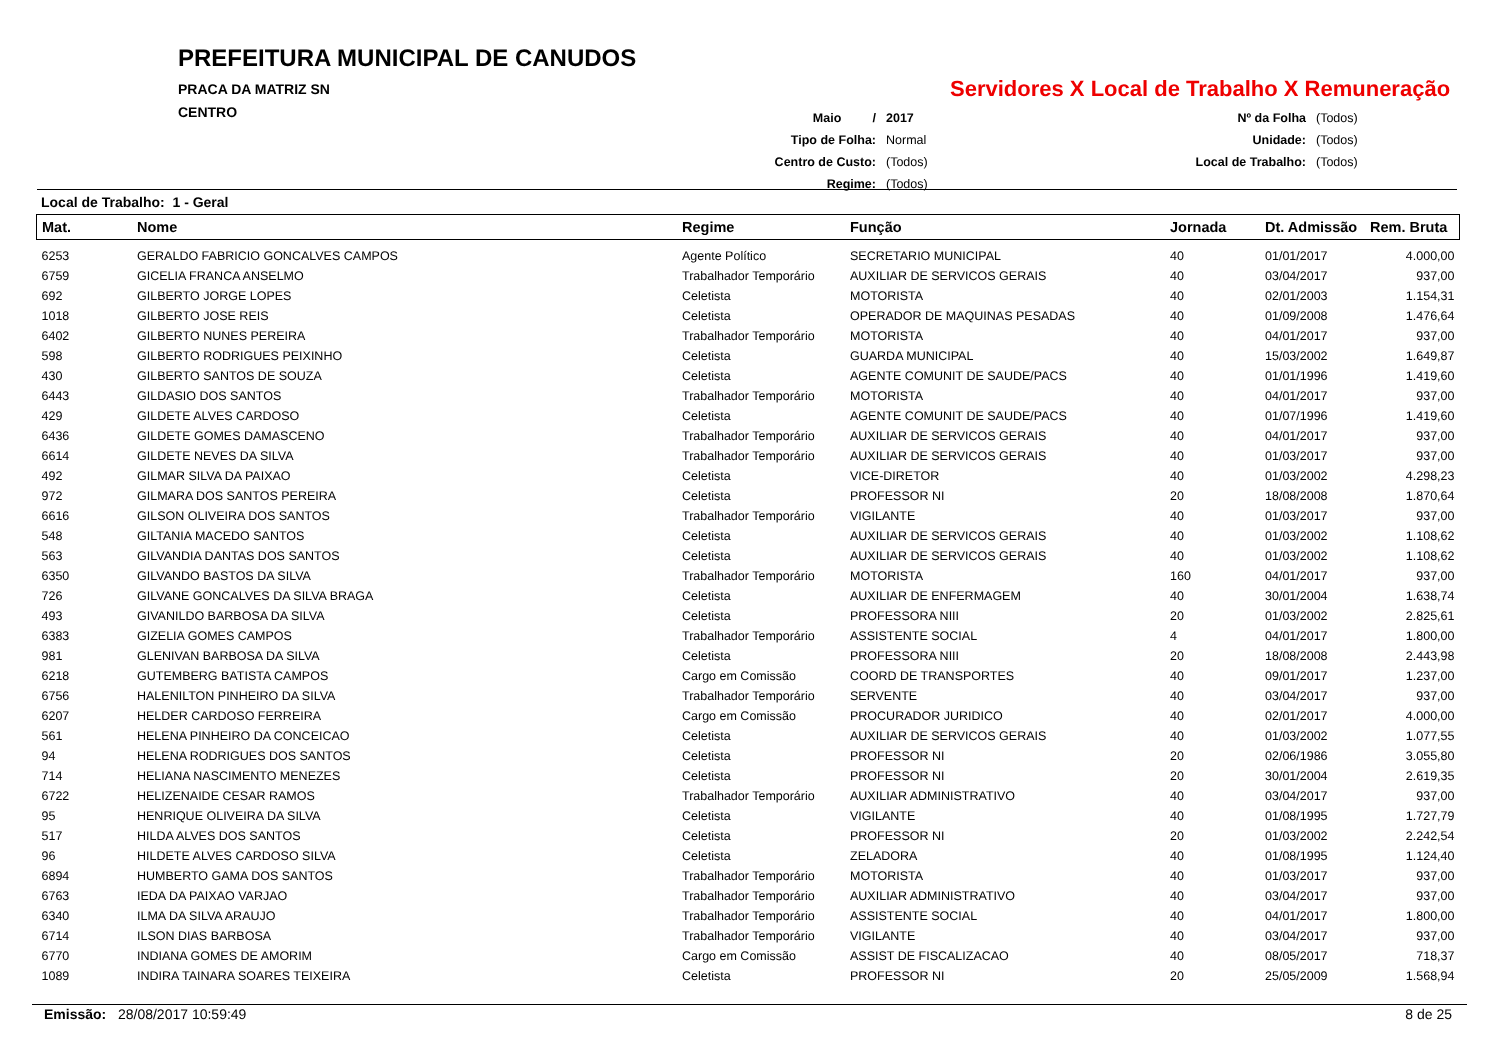PREFEITURA MUNICIPAL DE CANUDOS
PRACA DA MATRIZ SN
CENTRO
Servidores X Local de Trabalho X Remuneração
| Maio / | 2017 | Nº da Folha | (Todos) |
| Tipo de Folha: | Normal | Unidade: | (Todos) |
| Centro de Custo: | (Todos) | Local de Trabalho: | (Todos) |
| Regime: | (Todos) | | |
Local de Trabalho: 1 - Geral
| Mat. | Nome | Regime | Função | Jornada | Dt. Admissão | Rem. Bruta |
| --- | --- | --- | --- | --- | --- | --- |
| 6253 | GERALDO FABRICIO GONCALVES CAMPOS | Agente Político | SECRETARIO MUNICIPAL | 40 | 01/01/2017 | 4.000,00 |
| 6759 | GICELIA FRANCA ANSELMO | Trabalhador Temporário | AUXILIAR DE SERVICOS GERAIS | 40 | 03/04/2017 | 937,00 |
| 692 | GILBERTO JORGE LOPES | Celetista | MOTORISTA | 40 | 02/01/2003 | 1.154,31 |
| 1018 | GILBERTO JOSE REIS | Celetista | OPERADOR DE MAQUINAS PESADAS | 40 | 01/09/2008 | 1.476,64 |
| 6402 | GILBERTO NUNES PEREIRA | Trabalhador Temporário | MOTORISTA | 40 | 04/01/2017 | 937,00 |
| 598 | GILBERTO RODRIGUES PEIXINHO | Celetista | GUARDA MUNICIPAL | 40 | 15/03/2002 | 1.649,87 |
| 430 | GILBERTO SANTOS DE SOUZA | Celetista | AGENTE COMUNIT DE SAUDE/PACS | 40 | 01/01/1996 | 1.419,60 |
| 6443 | GILDASIO DOS SANTOS | Trabalhador Temporário | MOTORISTA | 40 | 04/01/2017 | 937,00 |
| 429 | GILDETE ALVES CARDOSO | Celetista | AGENTE COMUNIT DE SAUDE/PACS | 40 | 01/07/1996 | 1.419,60 |
| 6436 | GILDETE GOMES DAMASCENO | Trabalhador Temporário | AUXILIAR DE SERVICOS GERAIS | 40 | 04/01/2017 | 937,00 |
| 6614 | GILDETE NEVES DA SILVA | Trabalhador Temporário | AUXILIAR DE SERVICOS GERAIS | 40 | 01/03/2017 | 937,00 |
| 492 | GILMAR SILVA DA PAIXAO | Celetista | VICE-DIRETOR | 40 | 01/03/2002 | 4.298,23 |
| 972 | GILMARA DOS SANTOS PEREIRA | Celetista | PROFESSOR NI | 20 | 18/08/2008 | 1.870,64 |
| 6616 | GILSON OLIVEIRA DOS SANTOS | Trabalhador Temporário | VIGILANTE | 40 | 01/03/2017 | 937,00 |
| 548 | GILTANIA MACEDO SANTOS | Celetista | AUXILIAR DE SERVICOS GERAIS | 40 | 01/03/2002 | 1.108,62 |
| 563 | GILVANDIA DANTAS DOS SANTOS | Celetista | AUXILIAR DE SERVICOS GERAIS | 40 | 01/03/2002 | 1.108,62 |
| 6350 | GILVANDO BASTOS DA SILVA | Trabalhador Temporário | MOTORISTA | 160 | 04/01/2017 | 937,00 |
| 726 | GILVANE GONCALVES DA SILVA BRAGA | Celetista | AUXILIAR DE ENFERMAGEM | 40 | 30/01/2004 | 1.638,74 |
| 493 | GIVANILDO BARBOSA DA SILVA | Celetista | PROFESSORA NIII | 20 | 01/03/2002 | 2.825,61 |
| 6383 | GIZELIA GOMES CAMPOS | Trabalhador Temporário | ASSISTENTE SOCIAL | 4 | 04/01/2017 | 1.800,00 |
| 981 | GLENIVAN BARBOSA DA SILVA | Celetista | PROFESSORA NIII | 20 | 18/08/2008 | 2.443,98 |
| 6218 | GUTEMBERG BATISTA CAMPOS | Cargo em Comissão | COORD DE TRANSPORTES | 40 | 09/01/2017 | 1.237,00 |
| 6756 | HALENILTON PINHEIRO DA SILVA | Trabalhador Temporário | SERVENTE | 40 | 03/04/2017 | 937,00 |
| 6207 | HELDER CARDOSO FERREIRA | Cargo em Comissão | PROCURADOR JURIDICO | 40 | 02/01/2017 | 4.000,00 |
| 561 | HELENA PINHEIRO DA CONCEICAO | Celetista | AUXILIAR DE SERVICOS GERAIS | 40 | 01/03/2002 | 1.077,55 |
| 94 | HELENA RODRIGUES DOS SANTOS | Celetista | PROFESSOR NI | 20 | 02/06/1986 | 3.055,80 |
| 714 | HELIANA NASCIMENTO MENEZES | Celetista | PROFESSOR NI | 20 | 30/01/2004 | 2.619,35 |
| 6722 | HELIZENAIDE CESAR RAMOS | Trabalhador Temporário | AUXILIAR ADMINISTRATIVO | 40 | 03/04/2017 | 937,00 |
| 95 | HENRIQUE OLIVEIRA DA SILVA | Celetista | VIGILANTE | 40 | 01/08/1995 | 1.727,79 |
| 517 | HILDA ALVES DOS SANTOS | Celetista | PROFESSOR NI | 20 | 01/03/2002 | 2.242,54 |
| 96 | HILDETE ALVES CARDOSO SILVA | Celetista | ZELADORA | 40 | 01/08/1995 | 1.124,40 |
| 6894 | HUMBERTO GAMA DOS SANTOS | Trabalhador Temporário | MOTORISTA | 40 | 01/03/2017 | 937,00 |
| 6763 | IEDA DA PAIXAO VARJAO | Trabalhador Temporário | AUXILIAR ADMINISTRATIVO | 40 | 03/04/2017 | 937,00 |
| 6340 | ILMA DA SILVA ARAUJO | Trabalhador Temporário | ASSISTENTE SOCIAL | 40 | 04/01/2017 | 1.800,00 |
| 6714 | ILSON DIAS BARBOSA | Trabalhador Temporário | VIGILANTE | 40 | 03/04/2017 | 937,00 |
| 6770 | INDIANA GOMES DE AMORIM | Cargo em Comissão | ASSIST DE FISCALIZACAO | 40 | 08/05/2017 | 718,37 |
| 1089 | INDIRA TAINARA SOARES TEIXEIRA | Celetista | PROFESSOR NI | 20 | 25/05/2009 | 1.568,94 |
Emissão: 28/08/2017 10:59:49 8 de 25